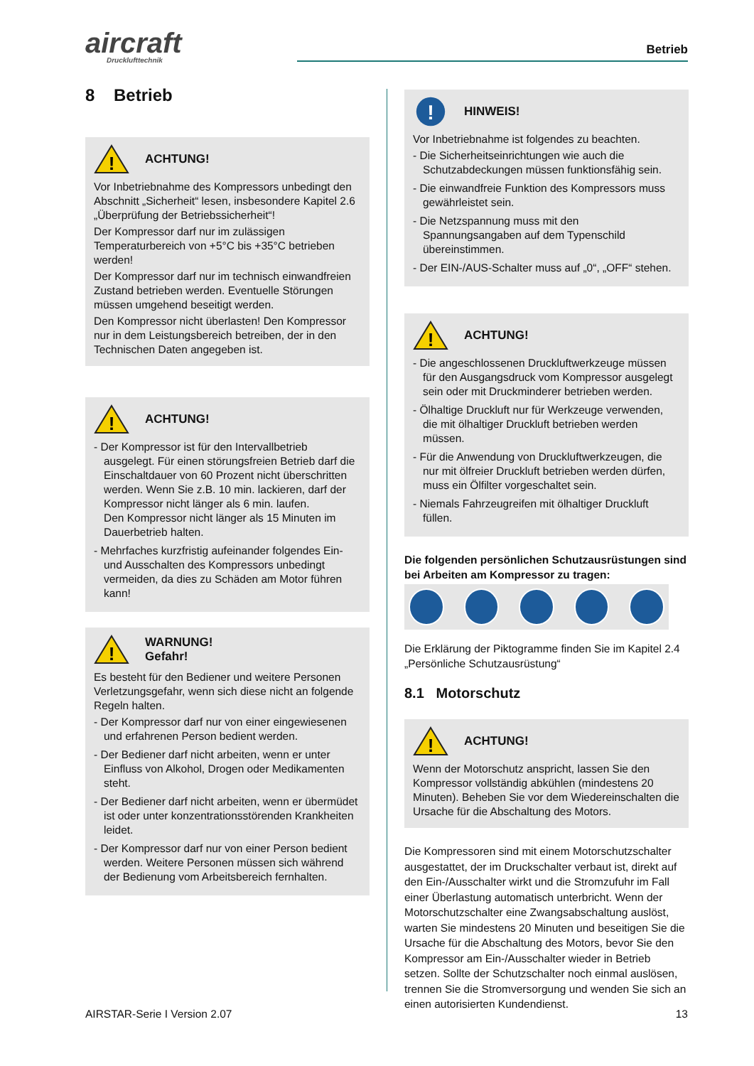aircraft
Drucklufttechnik
Betrieb
8 Betrieb
!
ACHTUNG!
Vor Inbetriebnahme des Kompressors unbedingt den Abschnitt „Sicherheit“ lesen, insbesondere Kapitel 2.6 „Überprüfung der Betriebssicherheit“!
Der Kompressor darf nur im zulässigen Temperaturbereich von +5°C bis +35°C betrieben werden!
Der Kompressor darf nur im technisch einwandfreien Zustand betrieben werden. Eventuelle Störungen müssen umgehend beseitigt werden.
Den Kompressor nicht überlasten! Den Kompressor nur in dem Leistungsbereich betreiben, der in den Technischen Daten angegeben ist.
!
ACHTUNG!
- Der Kompressor ist für den Intervallbetrieb ausgelegt. Für einen störungsfreien Betrieb darf die Einschaltdauer von 60 Prozent nicht überschritten werden. Wenn Sie z.B. 10 min. lackieren, darf der Kompressor nicht länger als 6 min. laufen.
Den Kompressor nicht länger als 15 Minuten im Dauerbetrieb halten.
- Mehrfaches kurzfristig aufeinander folgendes Ein- und Ausschalten des Kompressors unbedingt vermeiden, da dies zu Schäden am Motor führen kann!
!
WARNUNG!
Gefahr!
Es besteht für den Bediener und weitere Personen Verletzungsgefahr, wenn sich diese nicht an folgende Regeln halten.
- Der Kompressor darf nur von einer eingewiesenen und erfahrenen Person bedient werden.
- Der Bediener darf nicht arbeiten, wenn er unter Einfluss von Alkohol, Drogen oder Medikamenten steht.
- Der Bediener darf nicht arbeiten, wenn er übermüdet ist oder unter konzentrationsstörenden Krankheiten leidet.
- Der Kompressor darf nur von einer Person bedient werden. Weitere Personen müssen sich während der Bedienung vom Arbeitsbereich fernhalten.
!
HINWEIS!
Vor Inbetriebnahme ist folgendes zu beachten.
- Die Sicherheitseinrichtungen wie auch die Schutzabdeckungen müssen funktionsfähig sein.
- Die einwandfreie Funktion des Kompressors muss gewährleistet sein.
- Die Netzspannung muss mit den Spannungsangaben auf dem Typenschild übereinstimmen.
- Der EIN-/AUS-Schalter muss auf „0“, „OFF“ stehen.
!
ACHTUNG!
- Die angeschlossenen Druckluftwerkzeuge müssen für den Ausgangsdruck vom Kompressor ausgelegt sein oder mit Druckminderer betrieben werden.
- Ölhaltige Druckluft nur für Werkzeuge verwenden, die mit ölhaltiger Druckluft betrieben werden müssen.
- Für die Anwendung von Druckluftwerkzeugen, die nur mit ölfreier Druckluft betrieben werden dürfen, muss ein Ölfilter vorgeschaltet sein.
- Niemals Fahrzeugreifen mit ölhaltiger Druckluft füllen.
Die folgenden persönlichen Schutzausrüstungen sind bei Arbeiten am Kompressor zu tragen:
Die Erklärung der Piktogramme finden Sie im Kapitel 2.4 „Persönliche Schutzausrüstung“
8.1 Motorschutz
!
ACHTUNG!
Wenn der Motorschutz anspricht, lassen Sie den Kompressor vollständig abkühlen (mindestens 20 Minuten). Beheben Sie vor dem Wiedereinschalten die Ursache für die Abschaltung des Motors.
Die Kompressoren sind mit einem Motorschutzschalter ausgestattet, der im Druckschalter verbaut ist, direkt auf den Ein-/Ausschalter wirkt und die Stromzufuhr im Fall einer Überlastung automatisch unterbricht. Wenn der Motorschutzschalter eine Zwangsabschaltung auslöst, warten Sie mindestens 20 Minuten und beseitigen Sie die Ursache für die Abschaltung des Motors, bevor Sie den Kompressor am Ein-/Ausschalter wieder in Betrieb setzen. Sollte der Schutzschalter noch einmal auslösen, trennen Sie die Stromversorgung und wenden Sie sich an einen autorisierten Kundendienst.
AIRSTAR-Serie I Version 2.07 13